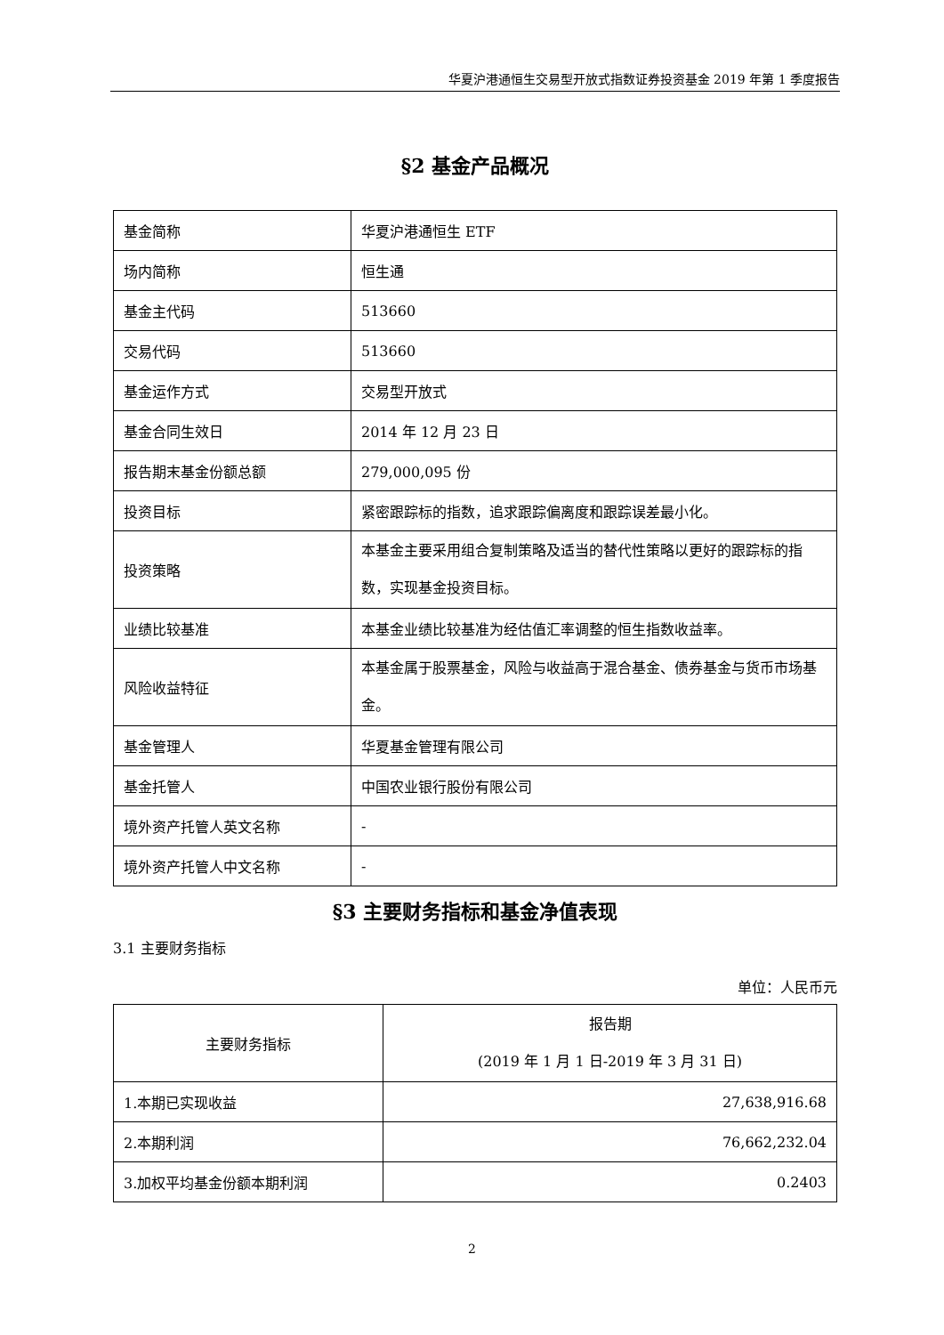华夏沪港通恒生交易型开放式指数证券投资基金 2019 年第 1 季度报告
§2 基金产品概况
| 基金简称 | 华夏沪港通恒生 ETF |
| 场内简称 | 恒生通 |
| 基金主代码 | 513660 |
| 交易代码 | 513660 |
| 基金运作方式 | 交易型开放式 |
| 基金合同生效日 | 2014 年 12 月 23 日 |
| 报告期末基金份额总额 | 279,000,095 份 |
| 投资目标 | 紧密跟踪标的指数，追求跟踪偏离度和跟踪误差最小化。 |
| 投资策略 | 本基金主要采用组合复制策略及适当的替代性策略以更好的跟踪标的指数，实现基金投资目标。 |
| 业绩比较基准 | 本基金业绩比较基准为经估值汇率调整的恒生指数收益率。 |
| 风险收益特征 | 本基金属于股票基金，风险与收益高于混合基金、债券基金与货币市场基金。 |
| 基金管理人 | 华夏基金管理有限公司 |
| 基金托管人 | 中国农业银行股份有限公司 |
| 境外资产托管人英文名称 | - |
| 境外资产托管人中文名称 | - |
§3 主要财务指标和基金净值表现
3.1 主要财务指标
单位：人民币元
| 主要财务指标 | 报告期 (2019 年 1 月 1 日-2019 年 3 月 31 日) |
| --- | --- |
| 1.本期已实现收益 | 27,638,916.68 |
| 2.本期利润 | 76,662,232.04 |
| 3.加权平均基金份额本期利润 | 0.2403 |
2